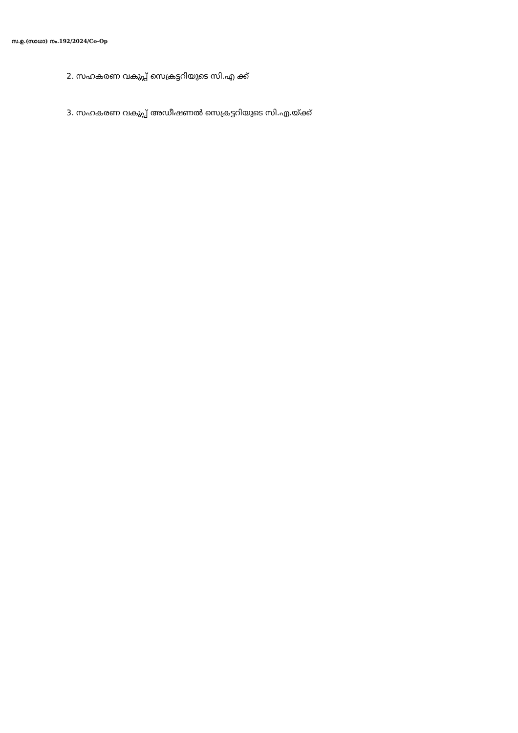സ.ഉ.(സാധാ) നം.192/2024/Co-Op
2. സഹകരണ വകുപ്പ് സെക്രട്ടറിയുടെ സി.എ ക്ക്
3. സഹകരണ വകുപ്പ് അഡീഷണൽ സെക്രട്ടറിയുടെ സി.എ.യ്ക്ക്